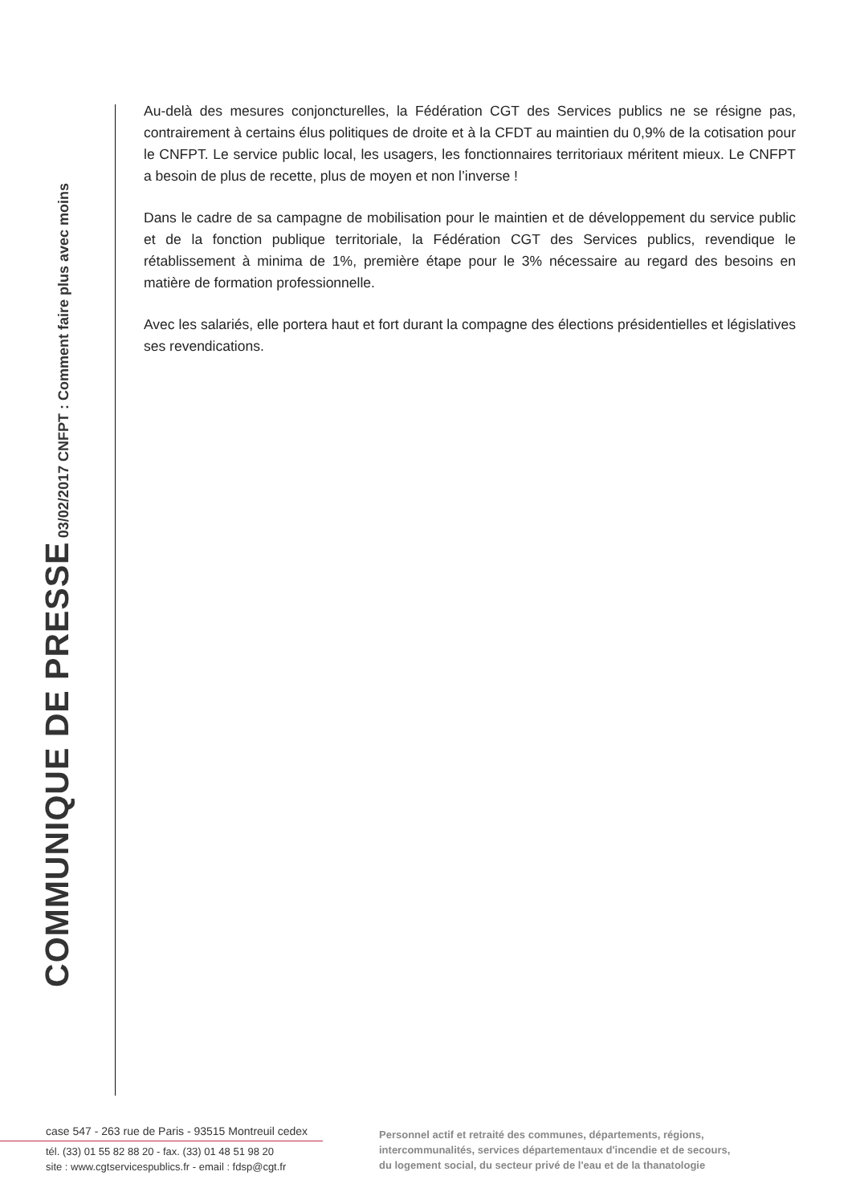COMMUNIQUE DE PRESSE 03/02/2017 CNFPT : Comment faire plus avec moins
Au-delà des mesures conjoncturelles, la Fédération CGT des Services publics ne se résigne pas, contrairement à certains élus politiques de droite et à la CFDT au maintien du 0,9% de la cotisation pour le CNFPT. Le service public local, les usagers, les fonctionnaires territoriaux méritent mieux. Le CNFPT a besoin de plus de recette, plus de moyen et non l’inverse !
Dans le cadre de sa campagne de mobilisation pour le maintien et de développement du service public et de la fonction publique territoriale, la Fédération CGT des Services publics, revendique le rétablissement à minima de 1%, première étape pour le 3% nécessaire au regard des besoins en matière de formation professionnelle.
Avec les salariés, elle portera haut et fort durant la compagne des élections présidentielles et législatives ses revendications.
case 547 - 263 rue de Paris - 93515 Montreuil cedex
tél. (33) 01 55 82 88 20 - fax. (33) 01 48 51 98 20
site : www.cgtservicespublics.fr - email : fdsp@cgt.fr
Personnel actif et retraité des communes, départements, régions,
intercommunalités, services départementaux d'incendie et de secours,
du logement social, du secteur privé de l'eau et de la thanatologie